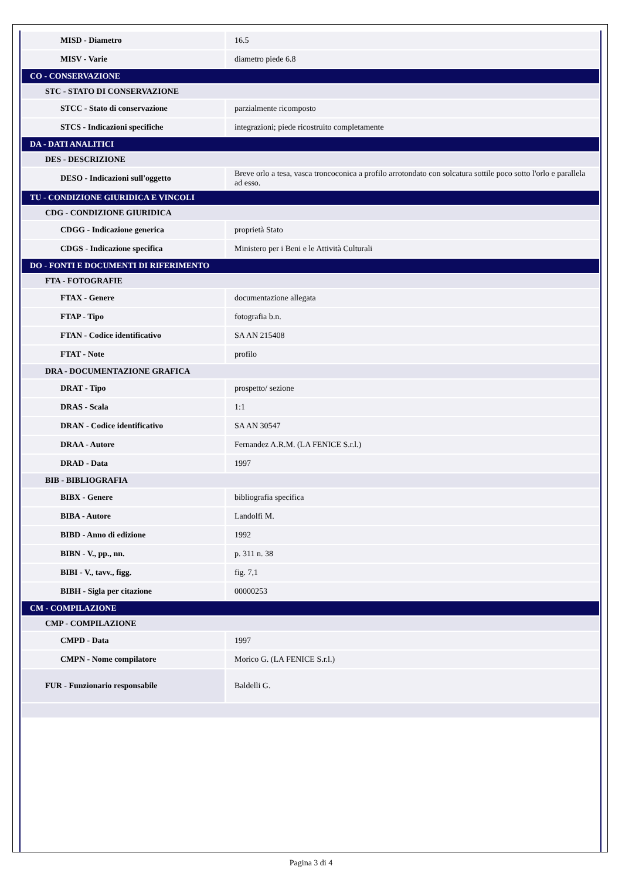| MISD - Diametro | 16.5 |
| MISV - Varie | diametro piede 6.8 |
| CO - CONSERVAZIONE | |
| STC - STATO DI CONSERVAZIONE | |
| STCC - Stato di conservazione | parzialmente ricomposto |
| STCS - Indicazioni specifiche | integrazioni; piede ricostruito completamente |
| DA - DATI ANALITICI | |
| DES - DESCRIZIONE | |
| DESO - Indicazioni sull'oggetto | Breve orlo a tesa, vasca troncoconica a profilo arrotondato con solcatura sottile poco sotto l'orlo e parallela ad esso. |
| TU - CONDIZIONE GIURIDICA E VINCOLI | |
| CDG - CONDIZIONE GIURIDICA | |
| CDGG - Indicazione generica | proprietà Stato |
| CDGS - Indicazione specifica | Ministero per i Beni e le Attività Culturali |
| DO - FONTI E DOCUMENTI DI RIFERIMENTO | |
| FTA - FOTOGRAFIE | |
| FTAX - Genere | documentazione allegata |
| FTAP - Tipo | fotografia b.n. |
| FTAN - Codice identificativo | SA AN 215408 |
| FTAT - Note | profilo |
| DRA - DOCUMENTAZIONE GRAFICA | |
| DRAT - Tipo | prospetto/ sezione |
| DRAS - Scala | 1:1 |
| DRAN - Codice identificativo | SA AN 30547 |
| DRAA - Autore | Fernandez A.R.M. (LA FENICE S.r.l.) |
| DRAD - Data | 1997 |
| BIB - BIBLIOGRAFIA | |
| BIBX - Genere | bibliografia specifica |
| BIBA - Autore | Landolfi M. |
| BIBD - Anno di edizione | 1992 |
| BIBN - V., pp., nn. | p. 311 n. 38 |
| BIBI - V., tavv., figg. | fig. 7,1 |
| BIBH - Sigla per citazione | 00000253 |
| CM - COMPILAZIONE | |
| CMP - COMPILAZIONE | |
| CMPD - Data | 1997 |
| CMPN - Nome compilatore | Morico G. (LA FENICE S.r.l.) |
| FUR - Funzionario responsabile | Baldelli G. |
Pagina 3 di 4